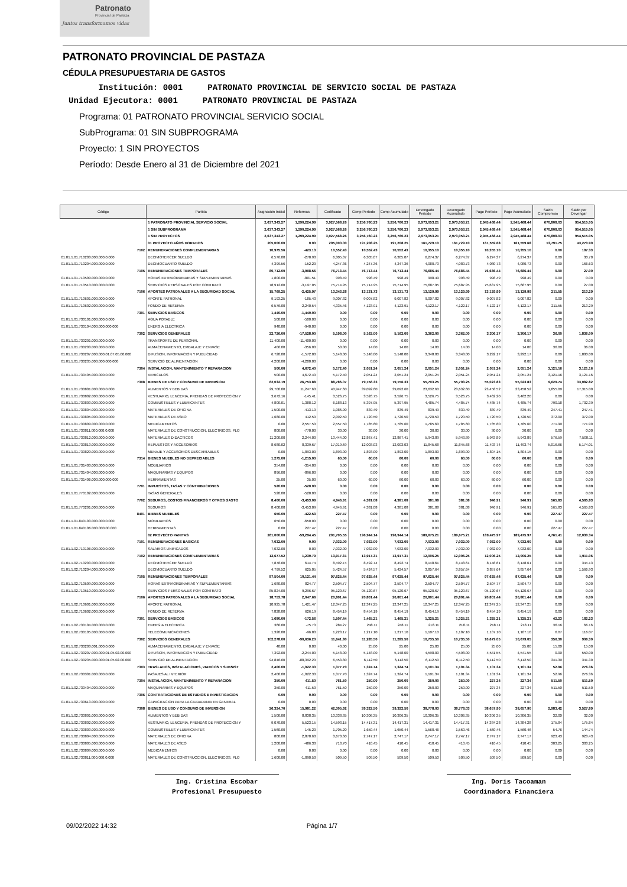Patronato
Provincial de Pastaza
Juntos transformamos vidas
PATRONATO PROVINCIAL DE PASTAZA
CÉDULA PRESUPUESTARIA DE GASTOS
Institución: 0001 PATRONATO PROVINCIAL DE SERVICIO SOCIAL DE PASTAZA Unidad Ejecutora: 0001 PATRONATO PROVINCIAL DE PASTAZA
Programa: 01 PATRONATO PROVINCIAL SERVICIO SOCIAL
SubPrograma: 01 SIN SUBPROGRAMA
Proyecto: 1 SIN PROYECTOS
Período: Desde Enero al 31 de Diciembre del 2021
| Código | Partida | Asignación Inicial | Reformas | Codificado | Comp Período | Comp Acumulado | Devengado Período | Devengado Acumulado | Pago Período | Pago Acumulado | Saldo Compromiso | Saldo por Devengar |
| --- | --- | --- | --- | --- | --- | --- | --- | --- | --- | --- | --- | --- |
| | 1 PATRONATO PROVINCIAL SERVICIO SOCIAL | 2,637,343.27 | 1,290,224.99 | 3,927,568.26 | 3,256,760.23 | 3,256,760.23 | 2,973,053.21 | 2,973,053.21 | 2,945,468.44 | 2,945,468.44 | 670,808.03 | 954,515.05 |
| | 1 SIN SUBPROGRAMA | 2,637,343.27 | 1,290,224.99 | 3,927,568.26 | 3,256,760.23 | 3,256,760.23 | 2,973,053.21 | 2,973,053.21 | 2,945,468.44 | 2,945,468.44 | 670,808.03 | 954,515.05 |
| | 1 SIN PROYECTOS | 2,637,343.27 | 1,290,224.99 | 3,927,568.26 | 3,256,760.23 | 3,256,760.23 | 2,973,053.21 | 2,973,053.21 | 2,945,468.44 | 2,945,468.44 | 670,808.03 | 954,515.05 |
| | 01 PROYECTO AÑOS DORADOS | 205,000.00 | 0.00 | 205,000.00 | 191,208.25 | 191,208.25 | 161,729.10 | 161,729.10 | 161,559.68 | 161,559.68 | 13,791.75 | 43,270.90 |
| 7102 | REMUNERACIONES COMPLEMENTARIAS | 10,975.56 | -423.13 | 10,552.43 | 10,552.43 | 10,552.43 | 10,355.10 | 10,355.10 | 10,355.10 | 10,355.10 | 0.00 | 197.33 |
| 01.01.1.01.710203.000.000.0.000 | DECIMOTERCER SUELDO | 6,576.00 | -270.93 | 6,305.07 | 6,305.07 | 6,305.07 | 6,274.37 | 6,274.37 | 6,274.37 | 6,274.37 | 0.00 | 30.70 |
| 01.01.1.01.710204.000.000.0.000 | DECIMOCUARTO SUELDO | 4,399.56 | -152.20 | 4,247.36 | 4,247.36 | 4,247.36 | 4,080.73 | 4,080.73 | 4,080.73 | 4,080.73 | 0.00 | 166.63 |
| 7105 | REMUNERACIONES TEMPORALES | 80,712.00 | -3,998.56 | 76,713.44 | 76,713.44 | 76,713.44 | 76,686.44 | 76,686.44 | 76,686.44 | 76,686.44 | 0.00 | 27.00 |
| 01.01.1.01.710509.000.000.0.000 | HORAS EXTRAORDINARIAS Y SUPLEMENTARIAS | 1,800.00 | -801.51 | 998.49 | 998.49 | 998.49 | 998.49 | 998.49 | 998.49 | 998.49 | 0.00 | 0.00 |
| 01.01.1.01.710510.000.000.0.000 | SERVICIOS PERSONALES POR CONTRATO | 78,912.00 | -3,197.05 | 75,714.95 | 75,714.95 | 75,714.95 | 75,687.95 | 75,687.95 | 75,687.95 | 75,687.95 | 0.00 | 27.00 |
| 7106 | APORTES PATRONALES A LA SEGURIDAD SOCIAL | 15,769.25 | -2,425.97 | 13,343.28 | 13,131.73 | 13,131.73 | 13,129.99 | 13,129.99 | 13,129.99 | 13,129.99 | 211.55 | 213.29 |
| 01.01.1.01.710601.000.000.0.000 | APORTE PATRONAL | 9,193.25 | -185.43 | 9,007.82 | 9,007.82 | 9,007.82 | 9,007.82 | 9,007.82 | 9,007.82 | 9,007.82 | 0.00 | 0.00 |
| 01.01.1.01.710602.000.000.0.000 | FONDO DE RESERVA | 6,576.00 | -2,240.54 | 4,335.46 | 4,123.91 | 4,123.91 | 4,122.17 | 4,122.17 | 4,122.17 | 4,122.17 | 211.55 | 213.29 |
| 7301 | SERVICIOS BASICOS | 1,440.00 | -1,440.00 | 0.00 | 0.00 | 0.00 | 0.00 | 0.00 | 0.00 | 0.00 | 0.00 | 0.00 |
| 01.01.1.01.730101.000.000.0.000 | AGUA POTABLE | 500.00 | -500.00 | 0.00 | 0.00 | 0.00 | 0.00 | 0.00 | 0.00 | 0.00 | 0.00 | 0.00 |
| 01.01.1.01.730104.000.000.000.000 | ENERGIA ELECTRICA | 940.00 | -940.00 | 0.00 | 0.00 | 0.00 | 0.00 | 0.00 | 0.00 | 0.00 | 0.00 | 0.00 |
| 7302 | SERVICIOS GENERALES | 22,726.00 | -17,528.00 | 5,198.00 | 5,162.00 | 5,162.00 | 3,362.00 | 3,362.00 | 3,306.17 | 3,306.17 | 36.00 | 1,836.00 |
| 01.01.1.01.730201.000.000.0.000 | TRANSPORTE DE PERSONAL | 11,400.00 | -11,400.00 | 0.00 | 0.00 | 0.00 | 0.00 | 0.00 | 0.00 | 0.00 | 0.00 | 0.00 |
| 01.01.1.01.730203.000.000.0.000 | ALMACENAMIENTO, EMBALAJE Y ENVASE | 406.00 | -356.00 | 50.00 | 14.00 | 14.00 | 14.00 | 14.00 | 14.00 | 14.00 | 36.00 | 36.00 |
| 01.01.1.01.730207.000.000.01.07.05.00.000 | DIFUSION, INFORMACION Y PUBLICIDAD | 6,720.00 | -1,572.00 | 5,148.00 | 5,148.00 | 5,148.00 | 3,348.00 | 3,348.00 | 3,292.17 | 3,292.17 | 0.00 | 1,800.00 |
| 01.01.1.01.730235.000.000.000.000 | SERVICIO DE ALIMENTACION | 4,200.00 | -4,200.00 | 0.00 | 0.00 | 0.00 | 0.00 | 0.00 | 0.00 | 0.00 | 0.00 | 0.00 |
| 7304 | INSTALACION, MANTENIMIENTO Y REPARACION | 500.00 | 4,672.40 | 5,172.40 | 2,051.24 | 2,051.24 | 2,051.24 | 2,051.24 | 2,051.24 | 2,051.24 | 3,121.16 | 3,121.16 |
| 01.01.1.01.730405.000.000.0.000 | VEHICULOS | 500.00 | 4,672.40 | 5,172.40 | 2,051.24 | 2,051.24 | 2,051.24 | 2,051.24 | 2,051.24 | 2,051.24 | 3,121.16 | 3,121.16 |
| 7308 | BIENES DE USO Y CONSUMO DE INVERSION | 62,032.19 | 26,753.88 | 88,786.07 | 79,156.33 | 79,156.33 | 55,703.25 | 55,703.25 | 55,023.83 | 55,023.83 | 9,629.74 | 33,082.82 |
| 01.01.1.01.730801.000.000.0.000 | ALIMENTOS Y BEBIDAS | 29,700.00 | 11,247.60 | 40,947.60 | 39,092.60 | 39,092.60 | 23,632.60 | 23,632.60 | 23,458.52 | 23,458.52 | 1,855.00 | 17,315.00 |
| 01.01.1.01.730802.000.000.0.000 | VESTUARIO, LENCERIA, PRENDAS DE PROTECCION Y | 3,672.16 | -145.41 | 3,526.75 | 3,526.75 | 3,526.75 | 3,526.75 | 3,526.75 | 3,462.20 | 3,462.20 | 0.00 | 0.00 |
| 01.01.1.01.730803.000.000.0.000 | COMBUSTIBLES Y LUBRICANTES | 4,800.01 | 1,388.12 | 6,188.13 | 5,397.95 | 5,397.95 | 4,485.74 | 4,485.74 | 4,485.74 | 4,485.74 | 790.18 | 1,702.39 |
| 01.01.1.01.730804.000.000.0.000 | MATERIALES DE OFICINA | 1,500.00 | -413.10 | 1,086.90 | 839.49 | 839.49 | 839.49 | 839.49 | 839.49 | 839.49 | 247.41 | 247.41 |
| 01.01.1.01.730805.000.000.0.000 | MATERIALES DE ASEO | 1,680.00 | 412.50 | 2,092.50 | 1,720.50 | 1,720.50 | 1,720.50 | 1,720.50 | 1,720.50 | 1,720.50 | 372.00 | 372.00 |
| 01.01.1.01.730809.000.000.0.000 | MEDICAMENTOS | 0.00 | 2,557.50 | 2,557.50 | 1,785.60 | 1,785.60 | 1,785.60 | 1,785.60 | 1,785.60 | 1,785.60 | 771.90 | 771.90 |
| 01.01.1.01.730811.000.000.0.000 | MATERIALES DE CONSTRUCCION, ELECTRICOS, PLO | 800.00 | -770.00 | 30.00 | 30.00 | 30.00 | 30.00 | 30.00 | 30.00 | 30.00 | 0.00 | 0.00 |
| 01.01.1.01.730812.000.000.0.000 | MATERIALES DIDACTICOS | 11,200.00 | 2,244.00 | 13,444.00 | 12,867.41 | 12,867.41 | 5,943.89 | 5,943.89 | 5,943.89 | 5,943.89 | 576.59 | 7,500.11 |
| 01.01.1.01.730813.000.000.0.000 | REPUESTOS Y ACCESORIOS | 8,680.02 | 8,339.67 | 17,019.69 | 12,003.03 | 12,003.03 | 11,845.68 | 11,845.68 | 11,493.74 | 11,493.74 | 5,016.66 | 5,174.01 |
| 01.01.1.01.730820.000.000.0.000 | MENAJE Y ACCESORIOS DESCARTABLES | 0.00 | 1,893.00 | 1,893.00 | 1,893.00 | 1,893.00 | 1,893.00 | 1,893.00 | 1,804.15 | 1,804.15 | 0.00 | 0.00 |
| 7314 | BIENES MUEBLES NO DEPRECIABLES | 1,275.00 | -1,215.00 | 60.00 | 60.00 | 60.00 | 60.00 | 60.00 | 60.00 | 60.00 | 0.00 | 0.00 |
| 01.01.1.01.731403.000.000.0.000 | MOBILIARIOS | 354.00 | -354.00 | 0.00 | 0.00 | 0.00 | 0.00 | 0.00 | 0.00 | 0.00 | 0.00 | 0.00 |
| 01.01.1.01.731404.000.000.0.000 | MAQUINARIAS Y EQUIPOS | 896.00 | -896.00 | 0.00 | 0.00 | 0.00 | 0.00 | 0.00 | 0.00 | 0.00 | 0.00 | 0.00 |
| 01.01.1.01.731406.000.000.000.000 | HERRAMIENTAS | 25.00 | 35.00 | 60.00 | 60.00 | 60.00 | 60.00 | 60.00 | 60.00 | 60.00 | 0.00 | 0.00 |
| 7701 | IMPUESTOS, TASAS Y CONTRIBUCIONES | 520.00 | -520.00 | 0.00 | 0.00 | 0.00 | 0.00 | 0.00 | 0.00 | 0.00 | 0.00 | 0.00 |
| 01.01.1.01.770102.000.000.0.000 | TASAS GENERALES | 520.00 | -520.00 | 0.00 | 0.00 | 0.00 | 0.00 | 0.00 | 0.00 | 0.00 | 0.00 | 0.00 |
| 7702 | SEGUROS, COSTOS FINANCIEROS Y OTROS GASTO | 8,400.00 | -3,453.09 | 4,946.91 | 4,381.08 | 4,381.08 | 381.08 | 381.08 | 946.91 | 946.91 | 565.83 | 4,565.83 |
| 01.01.1.01.770201.000.000.0.000 | SEGUROS | 8,400.00 | -3,453.09 | 4,946.91 | 4,381.08 | 4,381.08 | 381.08 | 381.08 | 946.91 | 946.91 | 565.83 | 4,565.83 |
| 8401 | BIENES MUEBLES | 650.00 | -422.53 | 227.47 | 0.00 | 0.00 | 0.00 | 0.00 | 0.00 | 0.00 | 227.47 | 227.47 |
| 01.01.1.01.840103.000.000.0.000 | MOBILIARIOS | 650.00 | -650.00 | 0.00 | 0.00 | 0.00 | 0.00 | 0.00 | 0.00 | 0.00 | 0.00 | 0.00 |
| 01.01.1.01.840106.000.000.00.000 | HERRAMIENTAS | 0.00 | 227.47 | 227.47 | 0.00 | 0.00 | 0.00 | 0.00 | 0.00 | 0.00 | 227.47 | 227.47 |
| | 02 PROYECTO PANITAS | 261,000.00 | -59,294.45 | 201,705.55 | 196,944.14 | 196,944.14 | 189,675.21 | 189,675.21 | 189,475.97 | 189,475.97 | 4,761.41 | 12,030.34 |
| 7101 | REMUNERACIONES BASICAS | 7,032.00 | 0.00 | 7,032.00 | 7,032.00 | 7,032.00 | 7,032.00 | 7,032.00 | 7,032.00 | 7,032.00 | 0.00 | 0.00 |
| 01.01.1.02.710106.000.000.0.000 | SALARIOS UNIFICADOS | 7,032.00 | 0.00 | 7,032.00 | 7,032.00 | 7,032.00 | 7,032.00 | 7,032.00 | 7,032.00 | 7,032.00 | 0.00 | 0.00 |
| 7102 | REMUNERACIONES COMPLEMENTARIAS | 12,677.52 | 1,239.79 | 13,917.31 | 13,917.31 | 13,917.31 | 12,006.25 | 12,006.25 | 12,006.25 | 12,006.25 | 0.00 | 1,911.06 |
| 01.01.1.02.710203.000.000.0.000 | DECIMOTERCER SUELDO | 7,878.00 | 614.74 | 8,492.74 | 8,492.74 | 8,492.74 | 8,148.61 | 8,148.61 | 8,148.61 | 8,148.61 | 0.00 | 344.13 |
| 01.01.1.02.710204.000.000.0.000 | DECIMOCUARTO SUELDO | 4,799.52 | 625.05 | 5,424.57 | 5,424.57 | 5,424.57 | 3,857.64 | 3,857.64 | 3,857.64 | 3,857.64 | 0.00 | 1,566.93 |
| 7105 | REMUNERACIONES TEMPORALES | 87,504.00 | 10,121.44 | 97,625.44 | 97,625.44 | 97,625.44 | 97,625.44 | 97,625.44 | 97,625.44 | 97,625.44 | 0.00 | 0.00 |
| 01.01.1.02.710509.000.000.0.000 | HORAS EXTRAORDINARIAS Y SUPLEMENTARIAS | 1,680.00 | 824.77 | 2,504.77 | 2,504.77 | 2,504.77 | 2,504.77 | 2,504.77 | 2,504.77 | 2,504.77 | 0.00 | 0.00 |
| 01.01.1.02.710510.000.000.0.000 | SERVICIOS PERSONALES POR CONTRATO | 85,824.00 | 9,296.67 | 95,120.67 | 95,120.67 | 95,120.67 | 95,120.67 | 95,120.67 | 95,120.67 | 95,120.67 | 0.00 | 0.00 |
| 7106 | APORTES PATRONALES A LA SEGURIDAD SOCIAL | 18,753.78 | 2,047.66 | 20,801.44 | 20,801.44 | 20,801.44 | 20,801.44 | 20,801.44 | 20,801.44 | 20,801.44 | 0.00 | 0.00 |
| 01.01.1.02.710601.000.000.0.000 | APORTE PATRONAL | 10,925.78 | 1,421.47 | 12,347.25 | 12,347.25 | 12,347.25 | 12,347.25 | 12,347.25 | 12,347.25 | 12,347.25 | 0.00 | 0.00 |
| 01.01.1.02.710602.000.000.0.000 | FONDO DE RESERVA | 7,828.00 | 626.19 | 8,454.19 | 8,454.19 | 8,454.19 | 8,454.19 | 8,454.19 | 8,454.19 | 8,454.19 | 0.00 | 0.00 |
| 7301 | SERVICIOS BASICOS | 1,680.00 | -172.56 | 1,507.44 | 1,465.21 | 1,465.21 | 1,325.21 | 1,325.21 | 1,325.21 | 1,325.21 | 42.23 | 182.23 |
| 01.01.1.02.730104.000.000.0.000 | ENERGIA ELECTRICA | 360.00 | -75.73 | 284.27 | 248.11 | 248.11 | 218.11 | 218.11 | 218.11 | 218.11 | 36.16 | 66.16 |
| 01.01.1.02.730105.000.000.0.000 | TELECOMUNICACIONES | 1,320.00 | -96.83 | 1,223.17 | 1,217.10 | 1,217.10 | 1,107.10 | 1,107.10 | 1,107.10 | 1,107.10 | 6.07 | 116.07 |
| 7302 | SERVICIOS GENERALES | 102,278.00 | -90,636.20 | 11,641.80 | 11,285.50 | 11,285.50 | 10,735.50 | 10,735.50 | 10,679.05 | 10,679.05 | 356.30 | 906.30 |
| 01.01.1.02.730203.001.000.0.000 | ALMACENAMIENTO, EMBALAJE Y ENVASE | 40.00 | 0.00 | 40.00 | 25.00 | 25.00 | 25.00 | 25.00 | 25.00 | 25.00 | 15.00 | 15.00 |
| 01.01.1.02.730207.000.000.01.05.02.00.000 | DIFUSION, INFORMACION Y PUBLICIDAD | 7,392.00 | -2,244.00 | 5,148.00 | 5,148.00 | 5,148.00 | 4,598.00 | 4,598.00 | 4,541.55 | 4,541.55 | 0.00 | 550.00 |
| 01.01.1.02.730235.000.000.01.05.02.00.000 | SERVICIO DE ALIMENTACION | 94,846.00 | -88,392.20 | 6,453.80 | 6,112.50 | 6,112.50 | 6,112.50 | 6,112.50 | 6,112.50 | 6,112.50 | 341.30 | 341.30 |
| 7303 | TRASLADOS, INSTALACIONES, VIATICOS Y SUBSIST | 2,400.00 | -1,022.30 | 1,377.70 | 1,324.74 | 1,324.74 | 1,101.34 | 1,101.34 | 1,101.34 | 1,101.34 | 52.96 | 276.36 |
| 01.01.1.02.730301.000.000.0.000 | PASAJES AL INTERIOR | 2,400.00 | -1,022.30 | 1,377.70 | 1,324.74 | 1,324.74 | 1,101.34 | 1,101.34 | 1,101.34 | 1,101.34 | 52.96 | 276.36 |
| 7304 | INSTALACION, MANTENIMIENTO Y REPARACION | 350.00 | 411.50 | 761.50 | 250.00 | 250.00 | 250.00 | 250.00 | 227.34 | 227.34 | 511.50 | 511.50 |
| 01.01.1.02.730404.000.000.0.000 | MAQUINARIAS Y EQUIPOS | 350.00 | 411.50 | 761.50 | 250.00 | 250.00 | 250.00 | 250.00 | 227.34 | 227.34 | 511.50 | 511.50 |
| 7306 | CONTRATACIONES DE ESTUDIOS E INVESTIGACION | 0.00 | 0.00 | 0.00 | 0.00 | 0.00 | 0.00 | 0.00 | 0.00 | 0.00 | 0.00 | 0.00 |
| 01.01.1.02.730613.000.000.0.000 | CAPACITACION PARA LA CIUDADANIA EN GENERAL | 0.00 | 0.00 | 0.00 | 0.00 | 0.00 | 0.00 | 0.00 | 0.00 | 0.00 | 0.00 | 0.00 |
| 7308 | BIENES DE USO Y CONSUMO DE INVERSION | 26,324.70 | 15,981.22 | 42,305.92 | 39,322.50 | 39,322.50 | 38,778.03 | 38,778.03 | 38,657.90 | 38,657.90 | 2,983.42 | 3,527.89 |
| 01.01.1.02.730801.000.000.0.000 | ALIMENTOS Y BEBIDAS | 1,500.00 | 8,838.35 | 10,338.35 | 10,306.35 | 10,306.35 | 10,306.35 | 10,306.35 | 10,306.35 | 10,306.35 | 32.00 | 32.00 |
| 01.01.1.02.730802.000.000.0.000 | VESTUARIO, LENCERIA, PRENDAS DE PROTECCION Y | 9,070.00 | 5,523.15 | 14,593.15 | 14,417.31 | 14,417.31 | 14,417.31 | 14,417.31 | 14,384.28 | 14,384.28 | 175.84 | 175.84 |
| 01.01.1.02.730803.000.000.0.000 | COMBUSTIBLES Y LUBRICANTES | 1,560.00 | 145.20 | 1,705.20 | 1,650.44 | 1,650.44 | 1,560.46 | 1,560.46 | 1,560.46 | 1,560.46 | 54.76 | 144.74 |
| 01.01.1.02.730804.000.000.0.000 | MATERIALES DE OFICINA | 800.00 | 2,870.60 | 3,670.60 | 2,747.17 | 2,747.17 | 2,747.17 | 2,747.17 | 2,747.17 | 2,747.17 | 923.43 | 923.43 |
| 01.01.1.02.730805.000.000.0.000 | MATERIALES DE ASEO | 1,200.00 | -486.30 | 713.70 | 410.45 | 410.45 | 410.45 | 410.45 | 410.45 | 410.45 | 303.25 | 303.25 |
| 01.01.1.02.730809.000.000.0.000 | MEDICAMENTOS | 0.00 | 0.00 | 0.00 | 0.00 | 0.00 | 0.00 | 0.00 | 0.00 | 0.00 | 0.00 | 0.00 |
| 01.01.1.02.730811.000.000.0.000 | MATERIALES DE CONSTRUCCION, ELECTRICOS, PLO | 1,600.00 | -1,090.50 | 509.50 | 509.50 | 509.50 | 509.50 | 509.50 | 509.50 | 509.50 | 0.00 | 0.00 |
Ing. Cristina Escobar
Profesional Presupuesto
Ing. Doris Tacoaman
Coordinadora Financiera
09/02/2022 14:32 Página 1/7